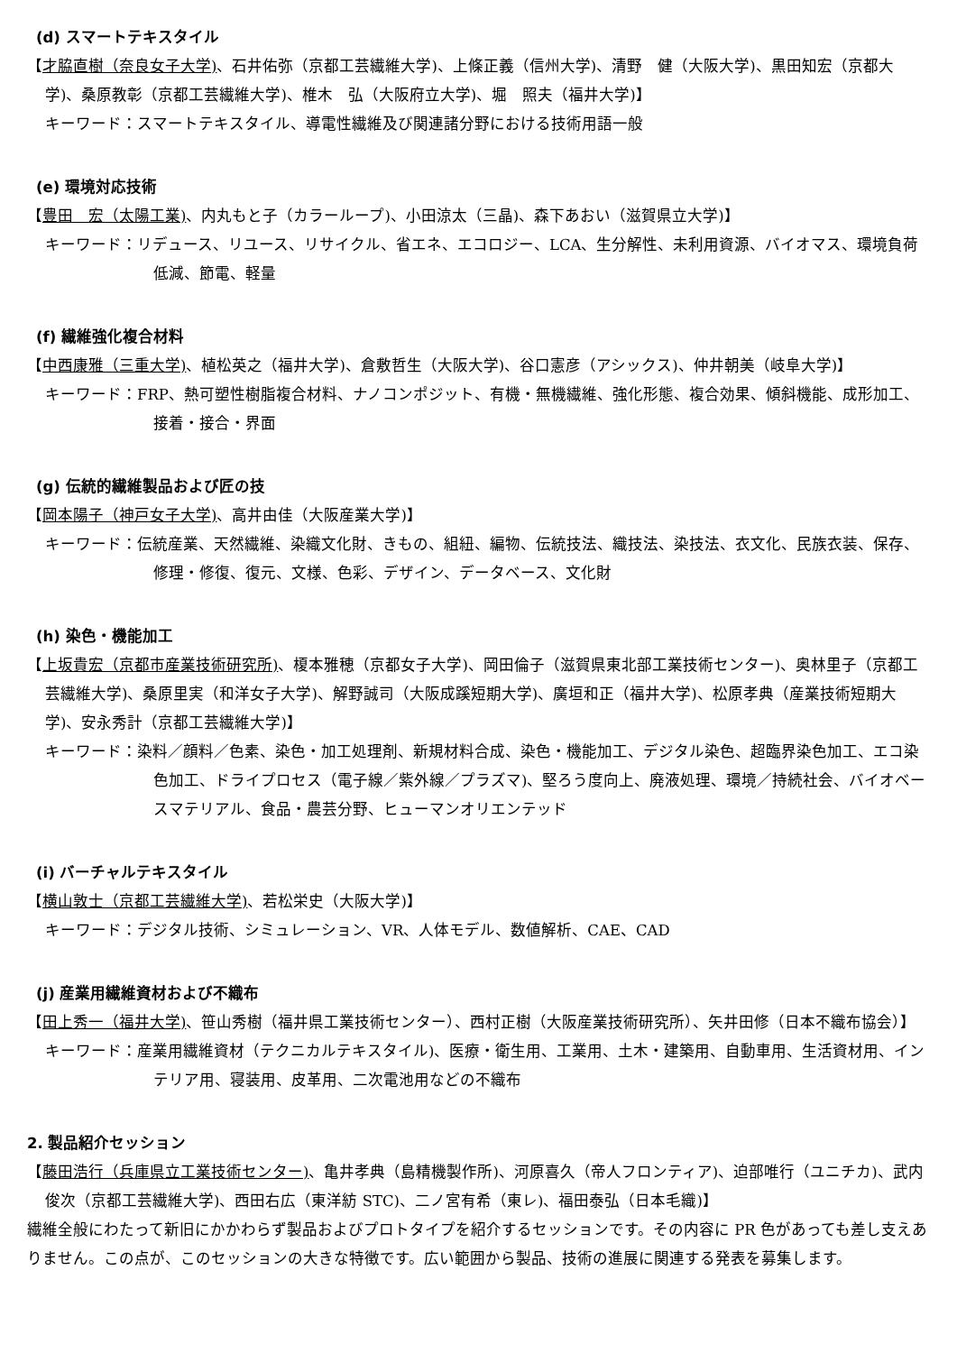(d) スマートテキスタイル
【才脇直樹（奈良女子大学)、石井佑弥（京都工芸繊維大学)、上條正義（信州大学)、清野　健（大阪大学)、黒田知宏（京都大学)、桑原教彰（京都工芸繊維大学)、椎木　弘（大阪府立大学)、堀　照夫（福井大学)】
キーワード：スマートテキスタイル、導電性繊維及び関連諸分野における技術用語一般
(e) 環境対応技術
【豊田　宏（太陽工業)、内丸もと子（カラーループ)、小田涼太（三晶)、森下あおい（滋賀県立大学)】
キーワード：リデュース、リユース、リサイクル、省エネ、エコロジー、LCA、生分解性、未利用資源、バイオマス、環境負荷低減、節電、軽量
(f) 繊維強化複合材料
【中西康雅（三重大学)、植松英之（福井大学)、倉敷哲生（大阪大学)、谷口憲彦（アシックス)、仲井朝美（岐阜大学)】
キーワード：FRP、熱可塑性樹脂複合材料、ナノコンポジット、有機・無機繊維、強化形態、複合効果、傾斜機能、成形加工、接着・接合・界面
(g) 伝統的繊維製品および匠の技
【岡本陽子（神戸女子大学)、高井由佳（大阪産業大学)】
キーワード：伝統産業、天然繊維、染織文化財、きもの、組紐、編物、伝統技法、織技法、染技法、衣文化、民族衣装、保存、修理・修復、復元、文様、色彩、デザイン、データベース、文化財
(h) 染色・機能加工
【上坂貴宏（京都市産業技術研究所)、榎本雅穂（京都女子大学)、岡田倫子（滋賀県東北部工業技術センター)、奥林里子（京都工芸繊維大学)、桑原里実（和洋女子大学)、解野誠司（大阪成蹊短期大学)、廣垣和正（福井大学)、松原孝典（産業技術短期大学)、安永秀計（京都工芸繊維大学)】
キーワード：染料／顔料／色素、染色・加工処理剤、新規材料合成、染色・機能加工、デジタル染色、超臨界染色加工、エコ染色加工、ドライプロセス（電子線／紫外線／プラズマ)、堅ろう度向上、廃液処理、環境／持続社会、バイオベースマテリアル、食品・農芸分野、ヒューマンオリエンテッド
(i) バーチャルテキスタイル
【横山敦士（京都工芸繊維大学)、若松栄史（大阪大学)】
キーワード：デジタル技術、シミュレーション、VR、人体モデル、数値解析、CAE、CAD
(j) 産業用繊維資材および不織布
【田上秀一（福井大学)、笹山秀樹（福井県工業技術センター）、西村正樹（大阪産業技術研究所）、矢井田修（日本不織布協会）】
キーワード：産業用繊維資材（テクニカルテキスタイル)、医療・衛生用、工業用、土木・建築用、自動車用、生活資材用、インテリア用、寝装用、皮革用、二次電池用などの不織布
2. 製品紹介セッション
【藤田浩行（兵庫県立工業技術センター)、亀井孝典（島精機製作所)、河原喜久（帝人フロンティア)、迫部唯行（ユニチカ)、武内俊次（京都工芸繊維大学)、西田右広（東洋紡 STC)、二ノ宮有希（東レ)、福田泰弘（日本毛織)】
繊維全般にわたって新旧にかかわらず製品およびプロトタイプを紹介するセッションです。その内容に PR 色があっても差し支えありません。この点が、このセッションの大きな特徴です。広い範囲から製品、技術の進展に関連する発表を募集します。